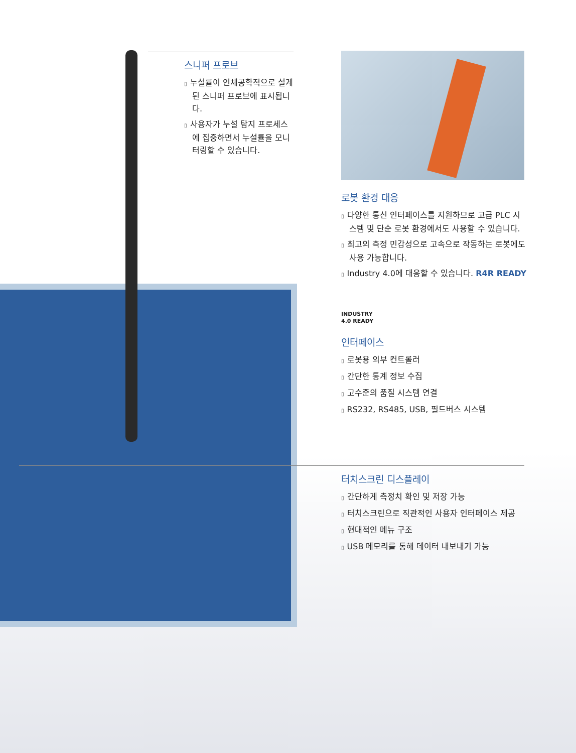스니퍼 프로브
▯ 누설률이 인체공학적으로 설계된 스니퍼 프로브에 표시됩니다.
▯ 사용자가 누설 탐지 프로세스에 집중하면서 누설률을 모니터링할 수 있습니다.
로봇 환경 대응
▯ 다양한 통신 인터페이스를 지원하므로 고급 PLC 시스템 및 단순 로봇 환경에서도 사용할 수 있습니다.
▯ 최고의 측정 민감성으로 고속으로 작동하는 로봇에도 사용 가능합니다.
▯ Industry 4.0에 대응할 수 있습니다. R4R READY
INDUSTRY
4.0 READY
인터페이스
▯ 로봇용 외부 컨트롤러
▯ 간단한 통계 정보 수집
▯ 고수준의 품질 시스템 연결
▯ RS232, RS485, USB, 필드버스 시스템
터치스크린 디스플레이
▯ 간단하게 측정치 확인 및 저장 가능
▯ 터치스크린으로 직관적인 사용자 인터페이스 제공
▯ 현대적인 메뉴 구조
▯ USB 메모리를 통해 데이터 내보내기 가능